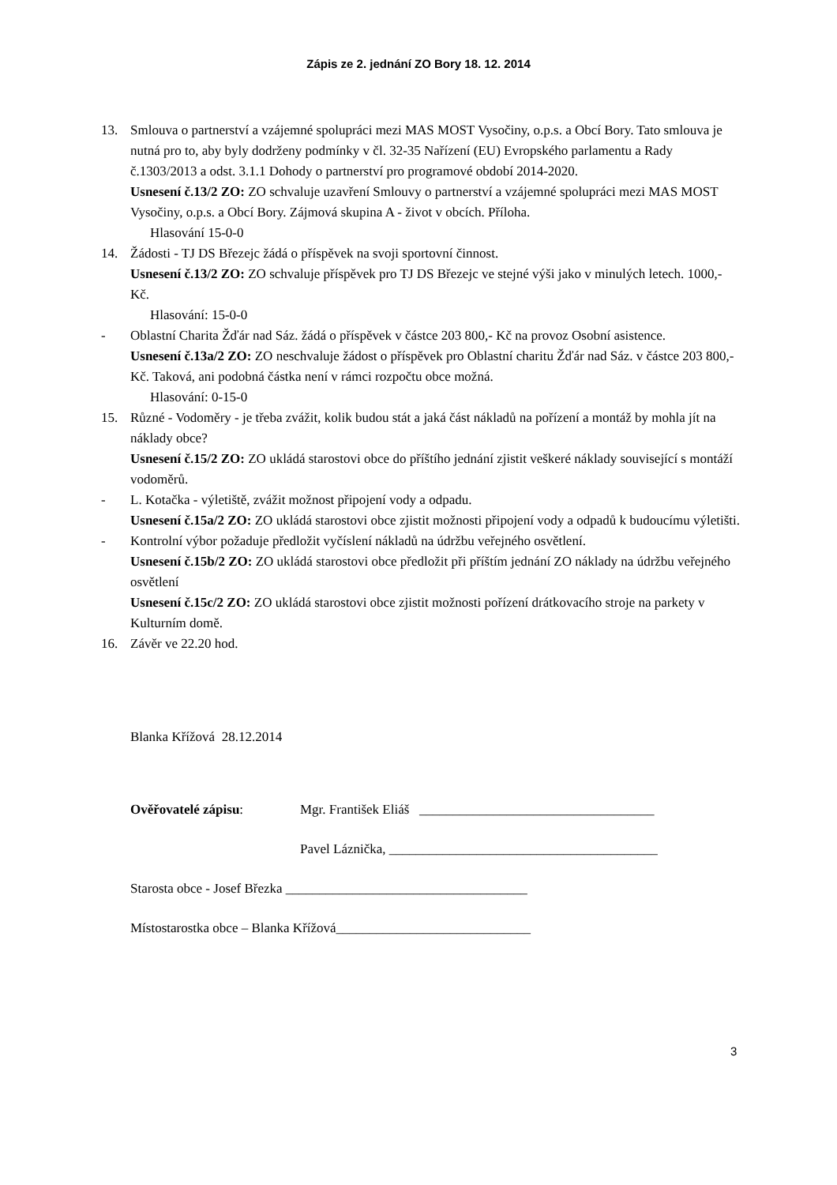Zápis ze 2. jednání ZO Bory 18. 12. 2014
13. Smlouva o partnerství a vzájemné spolupráci mezi MAS MOST Vysočiny, o.p.s. a Obcí Bory. Tato smlouva je nutná pro to, aby byly dodrženy podmínky v čl. 32-35 Nařízení (EU) Evropského parlamentu a Rady č.1303/2013 a odst. 3.1.1 Dohody o partnerství pro programové období 2014-2020.
Usnesení č.13/2 ZO: ZO schvaluje uzavření Smlouvy o partnerství a vzájemné spolupráci mezi MAS MOST Vysočiny, o.p.s. a Obcí Bory. Zájmová skupina A - život v obcích. Příloha.
Hlasování 15-0-0
14. Žádosti - TJ DS Březejc žádá o příspěvek na svoji sportovní činnost.
Usnesení č.13/2 ZO: ZO schvaluje příspěvek pro TJ DS Březejc ve stejné výši jako v minulých letech. 1000,- Kč.
Hlasování: 15-0-0
- Oblastní Charita Žďár nad Sáz. žádá o příspěvek v částce 203 800,- Kč na provoz Osobní asistence.
Usnesení č.13a/2 ZO: ZO neschvaluje žádost o příspěvek pro Oblastní charitu Žďár nad Sáz. v částce 203 800,- Kč. Taková, ani podobná částka není v rámci rozpočtu obce možná.
Hlasování: 0-15-0
15. Různé - Vodoměry - je třeba zvážit, kolik budou stát a jaká část nákladů na pořízení a montáž by mohla jít na náklady obce?
Usnesení č.15/2 ZO: ZO ukládá starostovi obce do příštího jednání zjistit veškeré náklady související s montáží vodoměrů.
- L. Kotačka - výletiště, zvážit možnost připojení vody a odpadu.
Usnesení č.15a/2 ZO: ZO ukládá starostovi obce zjistit možnosti připojení vody a odpadů k budoucímu výletišti.
- Kontrolní výbor požaduje předložit vyčíslení nákladů na údržbu veřejného osvětlení.
Usnesení č.15b/2 ZO: ZO ukládá starostovi obce předložit při příštím jednání ZO náklady na údržbu veřejného osvětlení
Usnesení č.15c/2 ZO: ZO ukládá starostovi obce zjistit možnosti pořízení drátkovacího stroje na parkety v Kulturním domě.
16. Závěr ve 22.20 hod.
Blanka Křížová 28.12.2014
Ověřovatelé zápisu: Mgr. František Eliáš ___________________________________
Pavel Láznička, ________________________________________
Starosta obce - Josef Březka ____________________________________
Místostarostka obce – Blanka Křížová_____________________________
3